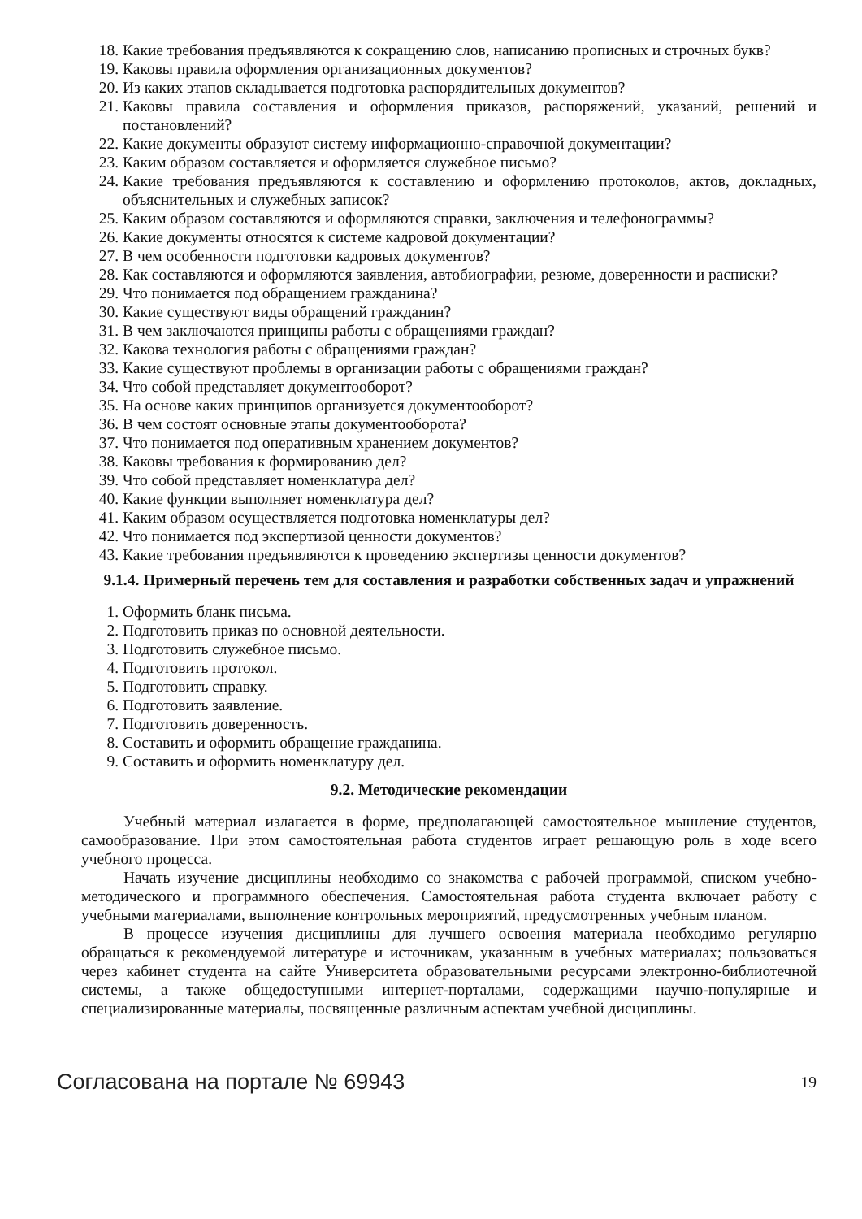18. Какие требования предъявляются к сокращению слов, написанию прописных и строчных букв?
19. Каковы правила оформления организационных документов?
20. Из каких этапов складывается подготовка распорядительных документов?
21. Каковы правила составления и оформления приказов, распоряжений, указаний, решений и постановлений?
22. Какие документы образуют систему информационно-справочной документации?
23. Каким образом составляется и оформляется служебное письмо?
24. Какие требования предъявляются к составлению и оформлению протоколов, актов, докладных, объяснительных и служебных записок?
25. Каким образом составляются и оформляются справки, заключения и телефонограммы?
26. Какие документы относятся к системе кадровой документации?
27. В чем особенности подготовки кадровых документов?
28. Как составляются и оформляются заявления, автобиографии, резюме, доверенности и расписки?
29. Что понимается под обращением гражданина?
30. Какие существуют виды обращений гражданин?
31. В чем заключаются принципы работы с обращениями граждан?
32. Какова технология работы с обращениями граждан?
33. Какие существуют проблемы в организации работы с обращениями граждан?
34. Что собой представляет документооборот?
35. На основе каких принципов организуется документооборот?
36. В чем состоят основные этапы документооборота?
37. Что понимается под оперативным хранением документов?
38. Каковы требования к формированию дел?
39. Что собой представляет номенклатура дел?
40. Какие функции выполняет номенклатура дел?
41. Каким образом осуществляется подготовка номенклатуры дел?
42. Что понимается под экспертизой ценности документов?
43. Какие требования предъявляются к проведению экспертизы ценности документов?
9.1.4. Примерный перечень тем для составления и разработки собственных задач и упражнений
1. Оформить бланк письма.
2. Подготовить приказ по основной деятельности.
3. Подготовить служебное письмо.
4. Подготовить протокол.
5. Подготовить справку.
6. Подготовить заявление.
7. Подготовить доверенность.
8. Составить и оформить обращение гражданина.
9. Составить и оформить номенклатуру дел.
9.2. Методические рекомендации
Учебный материал излагается в форме, предполагающей самостоятельное мышление студентов, самообразование. При этом самостоятельная работа студентов играет решающую роль в ходе всего учебного процесса.
Начать изучение дисциплины необходимо со знакомства с рабочей программой, списком учебно-методического и программного обеспечения. Самостоятельная работа студента включает работу с учебными материалами, выполнение контрольных мероприятий, предусмотренных учебным планом.
В процессе изучения дисциплины для лучшего освоения материала необходимо регулярно обращаться к рекомендуемой литературе и источникам, указанным в учебных материалах; пользоваться через кабинет студента на сайте Университета образовательными ресурсами электронно-библиотечной системы, а также общедоступными интернет-порталами, содержащими научно-популярные и специализированные материалы, посвященные различным аспектам учебной дисциплины.
Согласована на портале № 69943 19